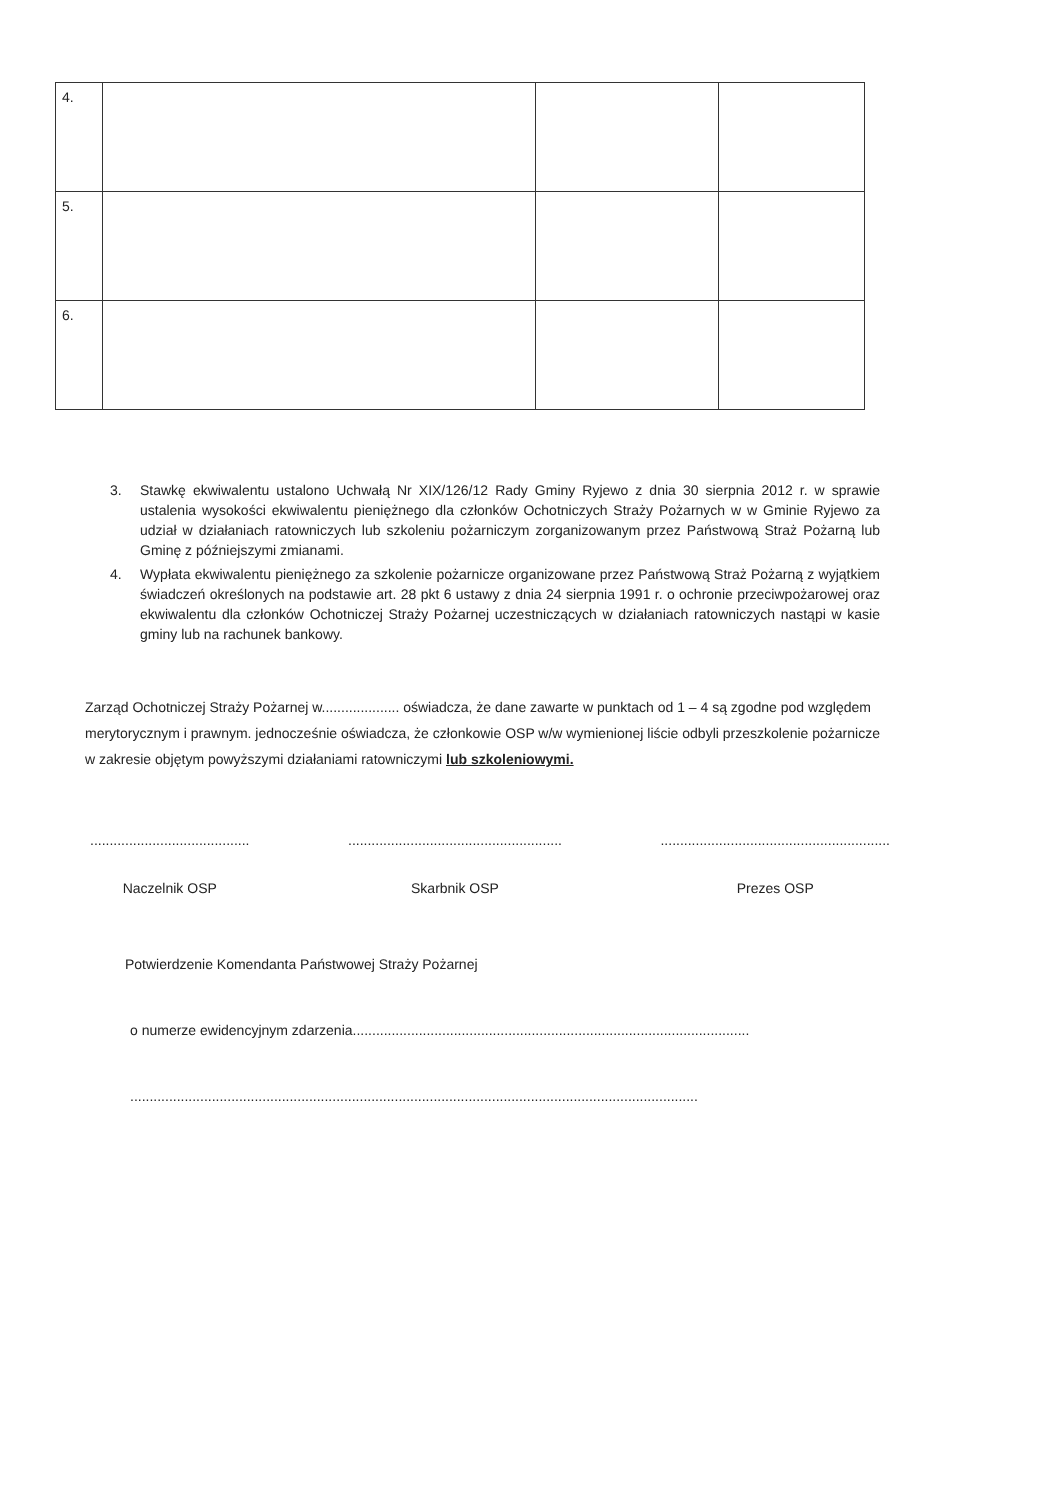| 4. | | | |
| 5. | | | |
| 6. | | | |
3. Stawkę ekwiwalentu ustalono Uchwałą Nr XIX/126/12 Rady Gminy Ryjewo z dnia 30 sierpnia 2012 r. w sprawie ustalenia wysokości ekwiwalentu pieniężnego dla członków Ochotniczych Straży Pożarnych w w Gminie Ryjewo za udział w działaniach ratowniczych lub szkoleniu pożarniczym zorganizowanym przez Państwową Straż Pożarną lub Gminę z późniejszymi zmianami.
4. Wypłata ekwiwalentu pieniężnego za szkolenie pożarnicze organizowane przez Państwową Straż Pożarną z wyjątkiem świadczeń określonych na podstawie art. 28 pkt 6 ustawy z dnia 24 sierpnia 1991 r. o ochronie przeciwpożarowej oraz ekwiwalentu dla członków Ochotniczej Straży Pożarnej uczestniczących w działaniach ratowniczych nastąpi w kasie gminy lub na rachunek bankowy.
Zarząd Ochotniczej Straży Pożarnej w.................... oświadcza, że dane zawarte w punktach od 1 – 4 są zgodne pod względem merytorycznym i prawnym. jednocześnie oświadcza, że członkowie OSP w/w wymienionej liście odbyli przeszkolenie pożarnicze w zakresie objętym powyższymi działaniami ratowniczymi lub szkoleniowymi.
.........................................
Naczelnik OSP
.......................................................
Skarbnik OSP
...........................................................
Prezes OSP
Potwierdzenie Komendanta Państwowej Straży Pożarnej
o numerze ewidencyjnym zdarzenia......................................................................................................
..................................................................................................................................................